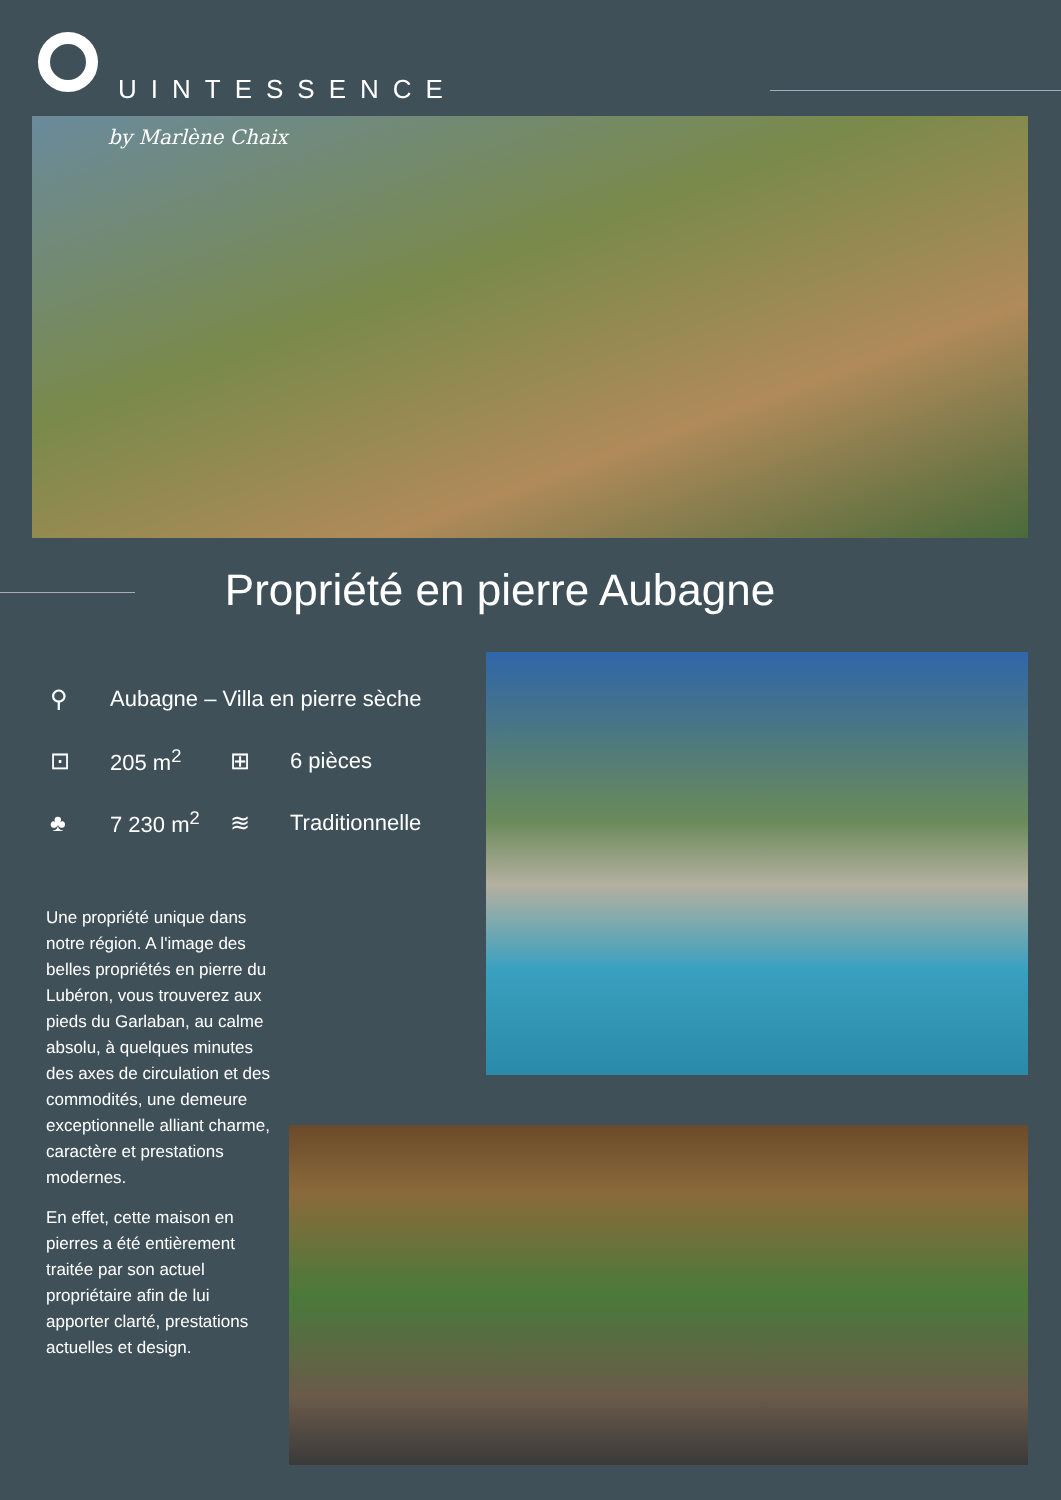UINTESSENCE
by Marlène Chaix
Propriété en pierre Aubagne
⚲ Aubagne – Villa en pierre sèche
⊡ 205 m<sup>2</sup> ⊞ 6 pièces
♣ 7 230 m<sup>2</sup> ≋ Traditionnelle
Une propriété unique dans notre région. A l'image des belles propriétés en pierre du Lubéron, vous trouverez aux pieds du Garlaban, au calme absolu, à quelques minutes des axes de circulation et des commodités, une demeure exceptionnelle alliant charme, caractère et prestations modernes.
En effet, cette maison en pierres a été entièrement traitée par son actuel propriétaire afin de lui apporter clarté, prestations actuelles et design.